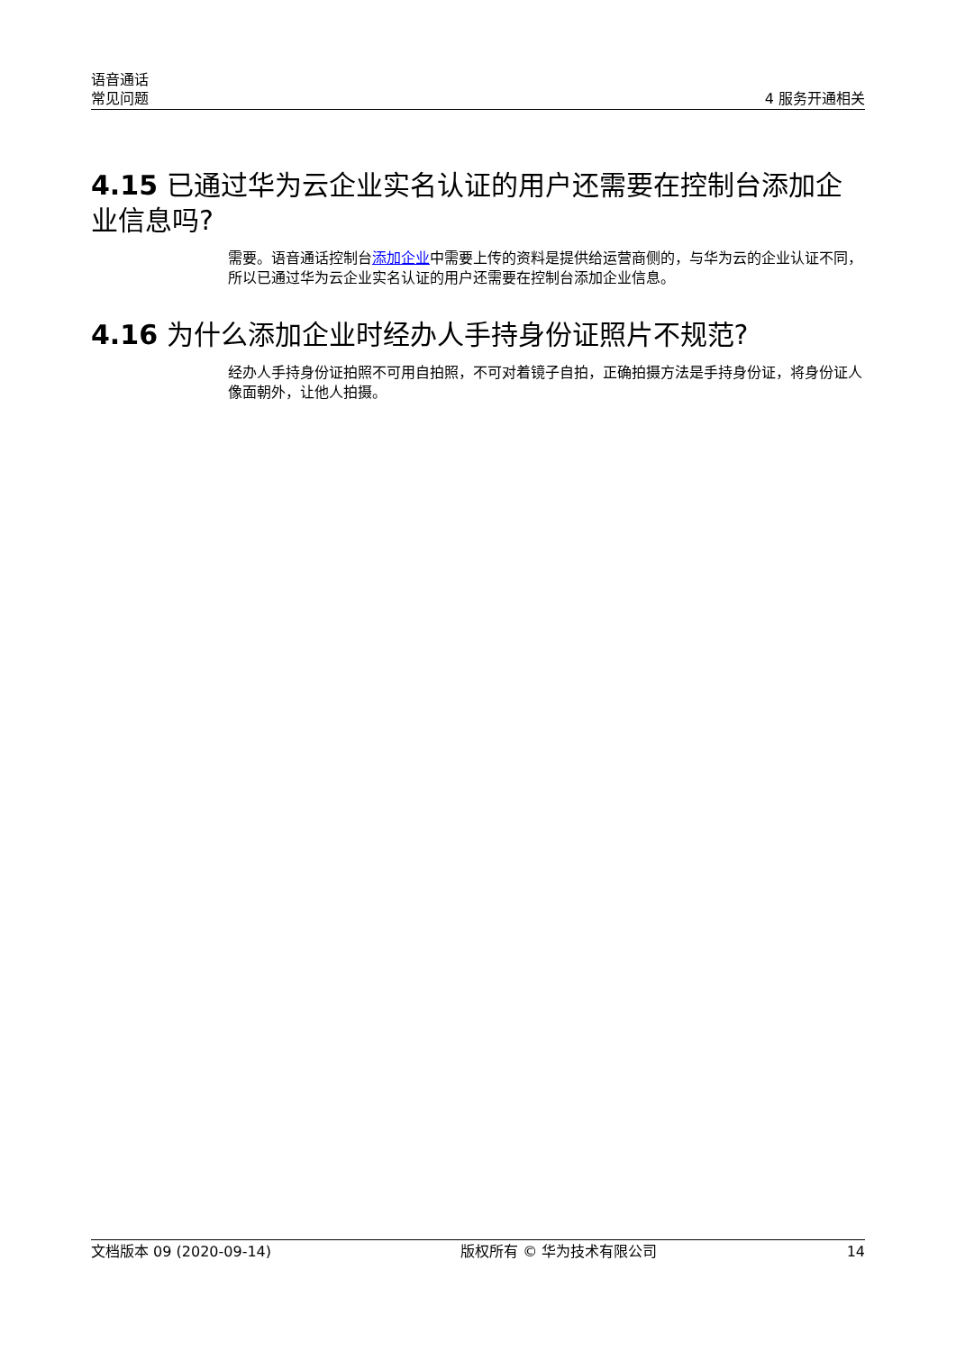语音通话
常见问题
4 服务开通相关
4.15 已通过华为云企业实名认证的用户还需要在控制台添加企业信息吗?
需要。语音通话控制台添加企业中需要上传的资料是提供给运营商侧的，与华为云的企业认证不同，所以已通过华为云企业实名认证的用户还需要在控制台添加企业信息。
4.16 为什么添加企业时经办人手持身份证照片不规范?
经办人手持身份证拍照不可用自拍照，不可对着镜子自拍，正确拍摄方法是手持身份证，将身份证人像面朝外，让他人拍摄。
文档版本 09 (2020-09-14) 版权所有 © 华为技术有限公司 14